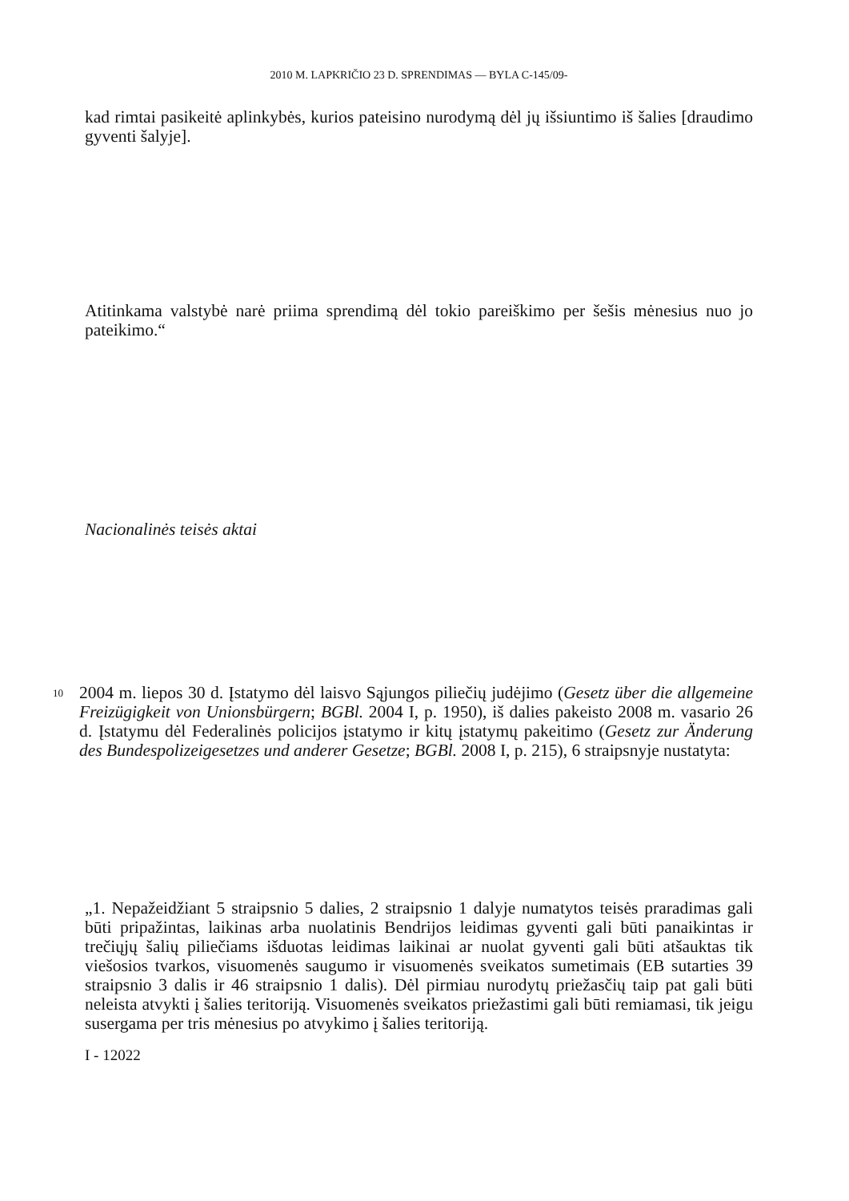2010 M. LAPKRIČIO 23 D. SPRENDIMAS — BYLA C-145/09-
kad rimtai pasikeitė aplinkybės, kurios pateisino nurodymą dėl jų išsiuntimo iš šalies [draudimo gyventi šalyje].
Atitinkama valstybė narė priima sprendimą dėl tokio pareiškimo per šešis mėnesius nuo jo pateikimo.“
Nacionalinės teisės aktai
10
2004 m. liepos 30 d. Įstatymo dėl laisvo Sąjungos piliečių judėjimo (Gesetz über die allgemeine Freizügigkeit von Unionsbürgern; BGBl. 2004 I, p. 1950), iš dalies pakeisto 2008 m. vasario 26 d. Įstatymu dėl Federalinės policijos įstatymo ir kitų įstatymų pakeitimo (Gesetz zur Änderung des Bundespolizeigesetzes und anderer Gesetze; BGBl. 2008 I, p. 215), 6 straipsnyje nustatyta:
„1. Nepažeidžiant 5 straipsnio 5 dalies, 2 straipsnio 1 dalyje numatytos teisės praradimas gali būti pripažintas, laikinas arba nuolatinis Bendrijos leidimas gyventi gali būti panaikintas ir trečiųjų šalių piliečiams išduotas leidimas laikinai ar nuolat gyventi gali būti atšauktas tik viešosios tvarkos, visuomenės saugumo ir visuomenės sveikatos sumetimais (EB sutarties 39 straipsnio 3 dalis ir 46 straipsnio 1 dalis). Dėl pirmiau nurodytų priežasčių taip pat gali būti neleista atvykti į šalies teritoriją. Visuomenės sveikatos priežastimi gali būti remiamasi, tik jeigu susergama per tris mėnesius po atvykimo į šalies teritoriją.
I - 12022